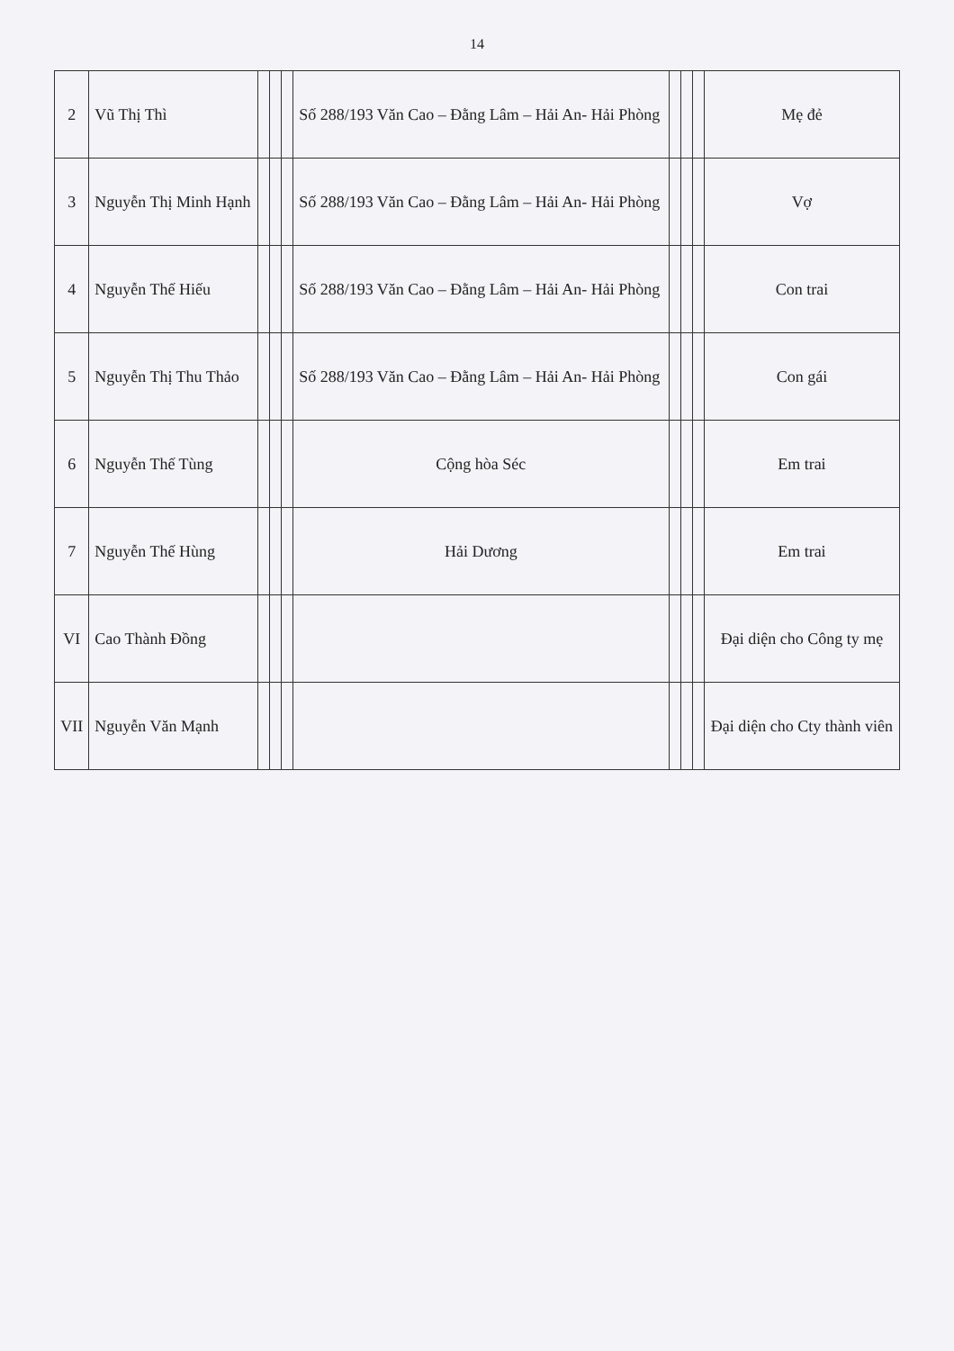14
| 2 | Vũ Thị Thì | | | | Số 288/193 Văn Cao – Đằng Lâm – Hải An- Hải Phòng | | | | Mẹ đẻ |
| 3 | Nguyễn Thị Minh Hạnh | | | | Số 288/193 Văn Cao – Đằng Lâm – Hải An- Hải Phòng | | | | Vợ |
| 4 | Nguyễn Thế Hiếu | | | | Số 288/193 Văn Cao – Đằng Lâm – Hải An- Hải Phòng | | | | Con trai |
| 5 | Nguyễn Thị Thu Thảo | | | | Số 288/193 Văn Cao – Đằng Lâm – Hải An- Hải Phòng | | | | Con gái |
| 6 | Nguyễn Thế Tùng | | | | Cộng hòa Séc | | | | Em trai |
| 7 | Nguyễn Thế Hùng | | | | Hải Dương | | | | Em trai |
| VI | Cao Thành Đồng | | | | | | | | Đại diện cho Công ty mẹ |
| VII | Nguyễn Văn Mạnh | | | | | | | | Đại diện cho Cty thành viên |